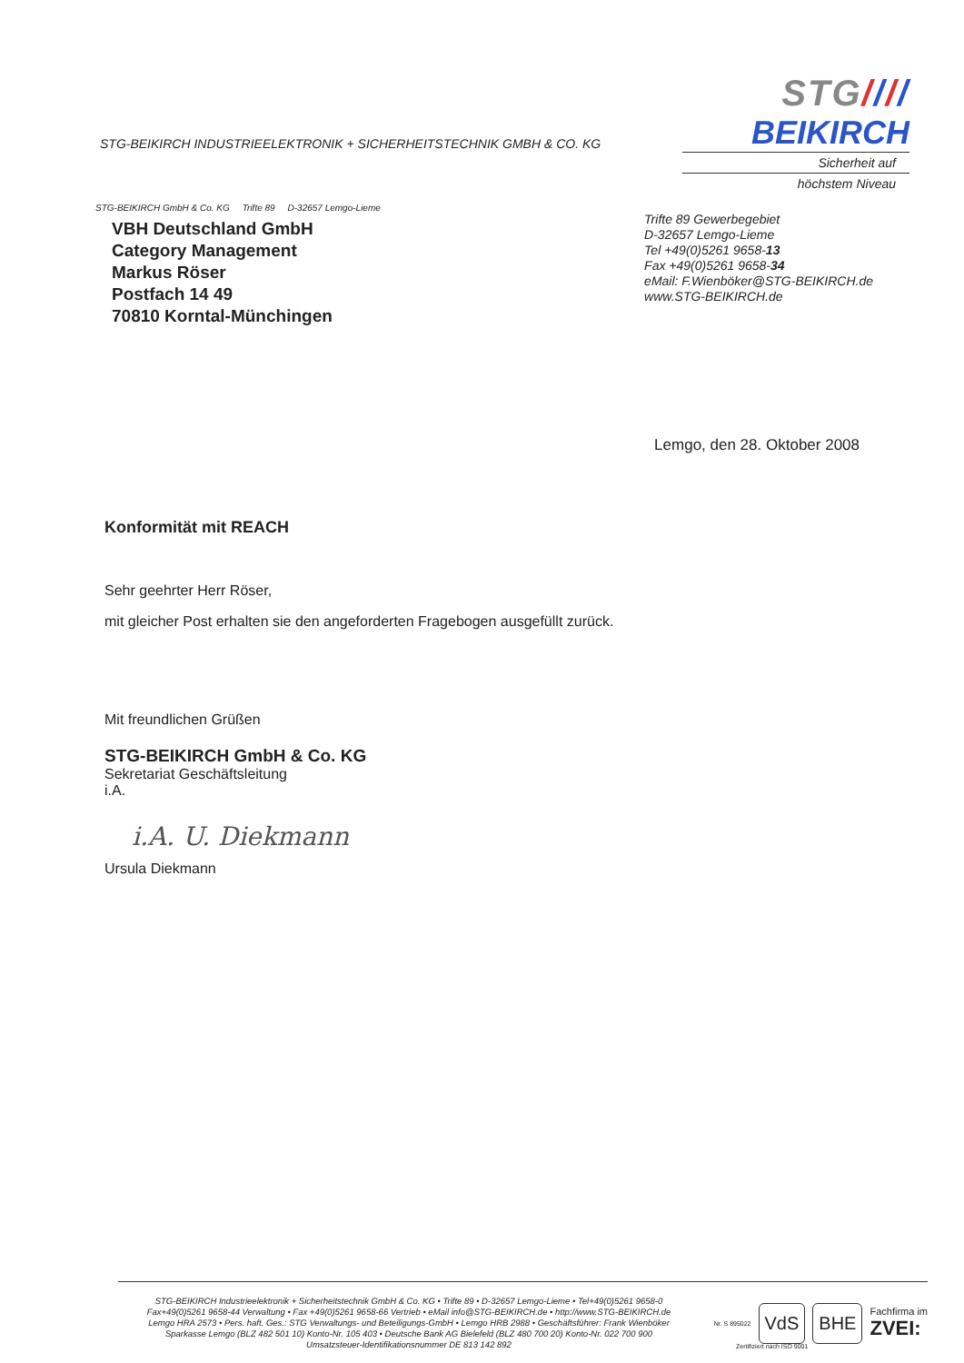STG-BEIKIRCH INDUSTRIEELEKTRONIK + SICHERHEITSTECHNIK GMBH & CO. KG
STG////
BEIKIRCH
Sicherheit auf
höchstem Niveau
STG-BEIKIRCH GmbH & Co. KG Trifte 89 D-32657 Lemgo-Lieme
VBH Deutschland GmbH
Category Management
Markus Röser
Postfach 14 49
70810 Korntal-Münchingen
Trifte 89 Gewerbegebiet
D-32657 Lemgo-Lieme
Tel +49(0)5261 9658-13
Fax +49(0)5261 9658-34
eMail: F.Wienböker@STG-BEIKIRCH.de
www.STG-BEIKIRCH.de
Lemgo, den 28. Oktober 2008
Konformität mit REACH
Sehr geehrter Herr Röser,
mit gleicher Post erhalten sie den angeforderten Fragebogen ausgefüllt zurück.
Mit freundlichen Grüßen
STG-BEIKIRCH GmbH & Co. KG
Sekretariat Geschäftsleitung
i.A.
i.A. U. Diekmann
Ursula Diekmann
STG-BEIKIRCH Industrieelektronik + Sicherheitstechnik GmbH & Co. KG • Trifte 89 • D-32657 Lemgo-Lieme • Tel+49(0)5261 9658-0
Fax+49(0)5261 9658-44 Verwaltung • Fax +49(0)5261 9658-66 Vertrieb • eMail info@STG-BEIKIRCH.de • http://www.STG-BEIKIRCH.de
Lemgo HRA 2573 • Pers. haft. Ges.: STG Verwaltungs- und Beteiligungs-GmbH • Lemgo HRB 2988 • Geschäftsführer: Frank Wienböker
Sparkasse Lemgo (BLZ 482 501 10) Konto-Nr. 105 403 • Deutsche Bank AG Bielefeld (BLZ 480 700 20) Konto-Nr. 022 700 900
Umsatzsteuer-Identifikationsnummer DE 813 142 892
Nr. S 895022 VdS BHE Fachfirma im
ZVEI:
Zertifiziert nach ISO 9001